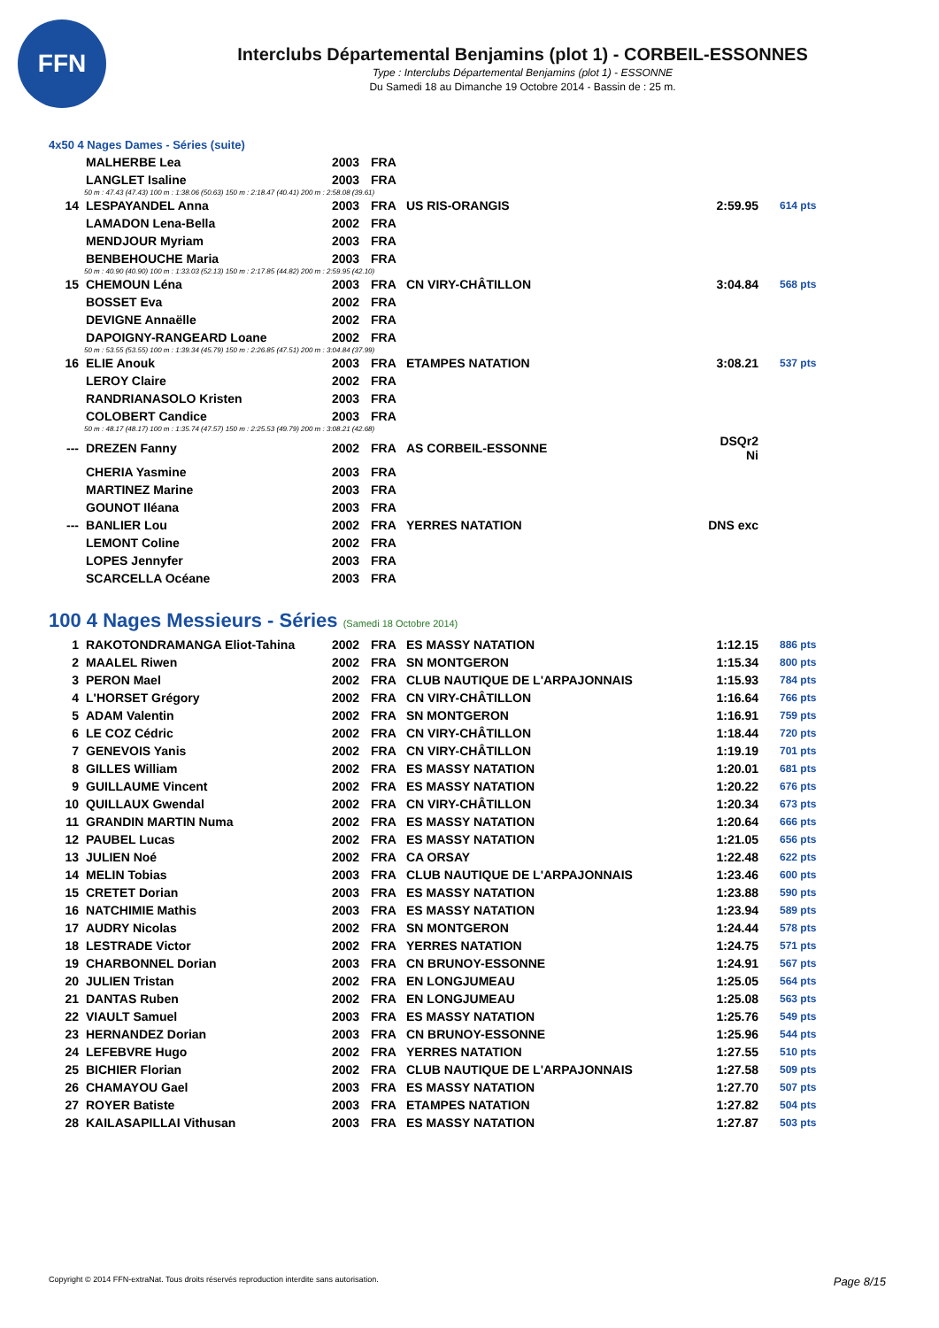FFN
Interclubs Départemental Benjamins (plot 1) - CORBEIL-ESSONNES
Type : Interclubs Départemental Benjamins (plot 1) - ESSONNE
Du Samedi 18 au Dimanche 19 Octobre 2014 - Bassin de : 25 m.
4x50 4 Nages Dames - Séries (suite)
| | MALHERBE Lea | 2003 | FRA | | | |
| | LANGLET Isaline | 2003 | FRA | | | |
| 50 m : 47.43 (47.43) 100 m : 1:38.06 (50.63) 150 m : 2:18.47 (40.41) 200 m : 2:58.08 (39.61) | | | | | | |
| 14 | LESPAYANDEL Anna | 2003 | FRA | US RIS-ORANGIS | 2:59.95 | 614 pts |
| | LAMADON Lena-Bella | 2002 | FRA | | | |
| | MENDJOUR Myriam | 2003 | FRA | | | |
| | BENBEHOUCHE Maria | 2003 | FRA | | | |
| 50 m : 40.90 (40.90) 100 m : 1:33.03 (52.13) 150 m : 2:17.85 (44.82) 200 m : 2:59.95 (42.10) | | | | | | |
| 15 | CHEMOUN Léna | 2003 | FRA | CN VIRY-CHÂTILLON | 3:04.84 | 568 pts |
| | BOSSET Eva | 2002 | FRA | | | |
| | DEVIGNE Annaëlle | 2002 | FRA | | | |
| | DAPOIGNY-RANGEARD Loane | 2002 | FRA | | | |
| 50 m : 53.55 (53.55) 100 m : 1:39.34 (45.79) 150 m : 2:26.85 (47.51) 200 m : 3:04.84 (37.99) | | | | | | |
| 16 | ELIE Anouk | 2003 | FRA | ETAMPES NATATION | 3:08.21 | 537 pts |
| | LEROY Claire | 2002 | FRA | | | |
| | RANDRIANASOLO Kristen | 2003 | FRA | | | |
| | COLOBERT Candice | 2003 | FRA | | | |
| 50 m : 48.17 (48.17) 100 m : 1:35.74 (47.57) 150 m : 2:25.53 (49.79) 200 m : 3:08.21 (42.68) | | | | | | |
| --- | DREZEN Fanny | 2002 | FRA | AS CORBEIL-ESSONNE | DSQr2 Ni | |
| | CHERIA Yasmine | 2003 | FRA | | | |
| | MARTINEZ Marine | 2003 | FRA | | | |
| | GOUNOT Iléana | 2003 | FRA | | | |
| --- | BANLIER Lou | 2002 | FRA | YERRES NATATION | DNS exc | |
| | LEMONT Coline | 2002 | FRA | | | |
| | LOPES Jennyfer | 2003 | FRA | | | |
| | SCARCELLA Océane | 2003 | FRA | | | |
100 4 Nages Messieurs - Séries (Samedi 18 Octobre 2014)
| 1 | RAKOTONDRAMANGA Eliot-Tahina | 2002 | FRA | ES MASSY NATATION | 1:12.15 | 886 pts |
| 2 | MAALEL Riwen | 2002 | FRA | SN MONTGERON | 1:15.34 | 800 pts |
| 3 | PERON Mael | 2002 | FRA | CLUB NAUTIQUE DE L'ARPAJONNAIS | 1:15.93 | 784 pts |
| 4 | L'HORSET Grégory | 2002 | FRA | CN VIRY-CHÂTILLON | 1:16.64 | 766 pts |
| 5 | ADAM Valentin | 2002 | FRA | SN MONTGERON | 1:16.91 | 759 pts |
| 6 | LE COZ Cédric | 2002 | FRA | CN VIRY-CHÂTILLON | 1:18.44 | 720 pts |
| 7 | GENEVOIS Yanis | 2002 | FRA | CN VIRY-CHÂTILLON | 1:19.19 | 701 pts |
| 8 | GILLES William | 2002 | FRA | ES MASSY NATATION | 1:20.01 | 681 pts |
| 9 | GUILLAUME Vincent | 2002 | FRA | ES MASSY NATATION | 1:20.22 | 676 pts |
| 10 | QUILLAUX Gwendal | 2002 | FRA | CN VIRY-CHÂTILLON | 1:20.34 | 673 pts |
| 11 | GRANDIN MARTIN Numa | 2002 | FRA | ES MASSY NATATION | 1:20.64 | 666 pts |
| 12 | PAUBEL Lucas | 2002 | FRA | ES MASSY NATATION | 1:21.05 | 656 pts |
| 13 | JULIEN Noé | 2002 | FRA | CA ORSAY | 1:22.48 | 622 pts |
| 14 | MELIN Tobias | 2003 | FRA | CLUB NAUTIQUE DE L'ARPAJONNAIS | 1:23.46 | 600 pts |
| 15 | CRETET Dorian | 2003 | FRA | ES MASSY NATATION | 1:23.88 | 590 pts |
| 16 | NATCHIMIE Mathis | 2003 | FRA | ES MASSY NATATION | 1:23.94 | 589 pts |
| 17 | AUDRY Nicolas | 2002 | FRA | SN MONTGERON | 1:24.44 | 578 pts |
| 18 | LESTRADE Victor | 2002 | FRA | YERRES NATATION | 1:24.75 | 571 pts |
| 19 | CHARBONNEL Dorian | 2003 | FRA | CN BRUNOY-ESSONNE | 1:24.91 | 567 pts |
| 20 | JULIEN Tristan | 2002 | FRA | EN LONGJUMEAU | 1:25.05 | 564 pts |
| 21 | DANTAS Ruben | 2002 | FRA | EN LONGJUMEAU | 1:25.08 | 563 pts |
| 22 | VIAULT Samuel | 2003 | FRA | ES MASSY NATATION | 1:25.76 | 549 pts |
| 23 | HERNANDEZ Dorian | 2003 | FRA | CN BRUNOY-ESSONNE | 1:25.96 | 544 pts |
| 24 | LEFEBVRE Hugo | 2002 | FRA | YERRES NATATION | 1:27.55 | 510 pts |
| 25 | BICHIER Florian | 2002 | FRA | CLUB NAUTIQUE DE L'ARPAJONNAIS | 1:27.58 | 509 pts |
| 26 | CHAMAYOU Gael | 2003 | FRA | ES MASSY NATATION | 1:27.70 | 507 pts |
| 27 | ROYER Batiste | 2003 | FRA | ETAMPES NATATION | 1:27.82 | 504 pts |
| 28 | KAILASAPILLAI Vithusan | 2003 | FRA | ES MASSY NATATION | 1:27.87 | 503 pts |
Copyright © 2014 FFN-extraNat. Tous droits réservés reproduction interdite sans autorisation. Page 8/15